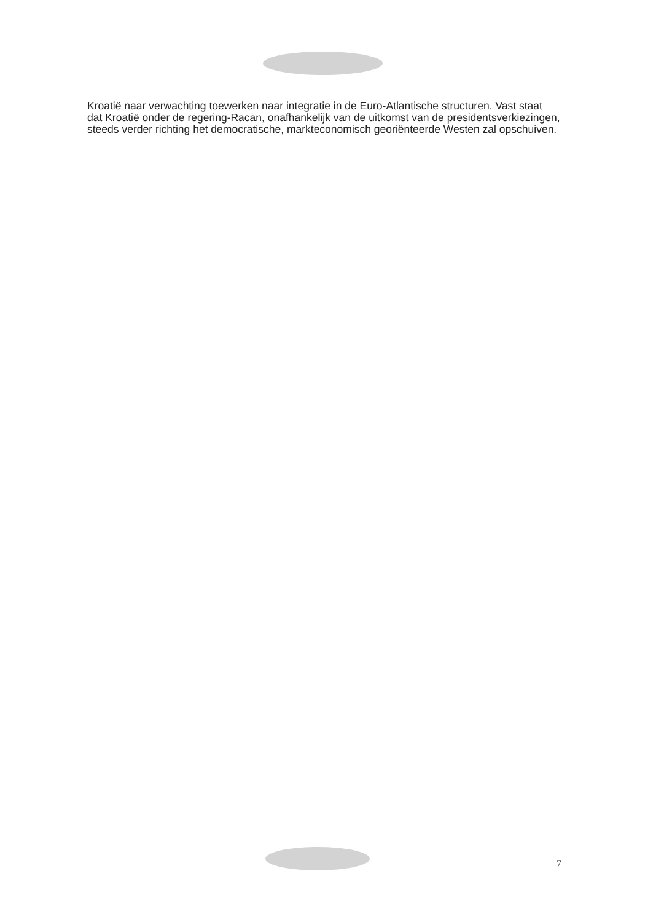Kroatië naar verwachting toewerken naar integratie in de Euro-Atlantische structuren. Vast staat dat Kroatië onder de regering-Racan, onafhankelijk van de uitkomst van de presidentsverkiezingen, steeds verder richting het democratische, markteconomisch georiënteerde Westen zal opschuiven.
7